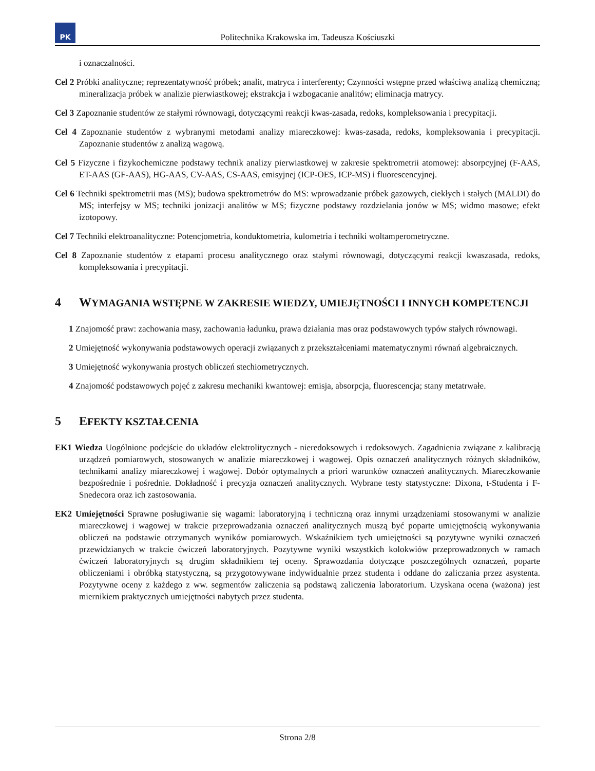PK
Politechnika Krakowska im. Tadeusza Kościuszki
i oznaczalności.
Cel 2 Próbki analityczne; reprezentatywność próbek; analit, matryca i interferenty; Czynności wstępne przed właściwą analizą chemiczną; mineralizacja próbek w analizie pierwiastkowej; ekstrakcja i wzbogacanie analitów; eliminacja matrycy.
Cel 3 Zapoznanie studentów ze stałymi równowagi, dotyczącymi reakcji kwas-zasada, redoks, kompleksowania i precypitacji.
Cel 4 Zapoznanie studentów z wybranymi metodami analizy miareczkowej: kwas-zasada, redoks, kompleksowania i precypitacji. Zapoznanie studentów z analizą wagową.
Cel 5 Fizyczne i fizykochemiczne podstawy technik analizy pierwiastkowej w zakresie spektrometrii atomowej: absorpcyjnej (F-AAS, ET-AAS (GF-AAS), HG-AAS, CV-AAS, CS-AAS, emisyjnej (ICP-OES, ICP-MS) i fluorescencyjnej.
Cel 6 Techniki spektrometrii mas (MS); budowa spektrometrów do MS: wprowadzanie próbek gazowych, ciekłych i stałych (MALDI) do MS; interfejsy w MS; techniki jonizacji analitów w MS; fizyczne podstawy rozdzielania jonów w MS; widmo masowe; efekt izotopowy.
Cel 7 Techniki elektroanalityczne: Potencjometria, konduktometria, kulometria i techniki woltamperometryczne.
Cel 8 Zapoznanie studentów z etapami procesu analitycznego oraz stałymi równowagi, dotyczącymi reakcji kwaszasada, redoks, kompleksowania i precypitacji.
4 WYMAGANIA WSTĘPNE W ZAKRESIE WIEDZY, UMIEJĘTNOŚCI I INNYCH KOMPETENCJI
1 Znajomość praw: zachowania masy, zachowania ładunku, prawa działania mas oraz podstawowych typów stałych równowagi.
2 Umiejętność wykonywania podstawowych operacji związanych z przekształceniami matematycznymi równań algebraicznych.
3 Umiejętność wykonywania prostych obliczeń stechiometrycznych.
4 Znajomość podstawowych pojęć z zakresu mechaniki kwantowej: emisja, absorpcja, fluorescencja; stany metatrwałe.
5 EFEKTY KSZTAŁCENIA
EK1 Wiedza Uogólnione podejście do układów elektrolitycznych - nieredoksowych i redoksowych. Zagadnienia związane z kalibracją urządzeń pomiarowych, stosowanych w analizie miareczkowej i wagowej. Opis oznaczeń analitycznych różnych składników, technikami analizy miareczkowej i wagowej. Dobór optymalnych a priori warunków oznaczeń analitycznych. Miareczkowanie bezpośrednie i pośrednie. Dokładność i precyzja oznaczeń analitycznych. Wybrane testy statystyczne: Dixona, t-Studenta i F-Snedecora oraz ich zastosowania.
EK2 Umiejętności Sprawne posługiwanie się wagami: laboratoryjną i techniczną oraz innymi urządzeniami stosowanymi w analizie miareczkowej i wagowej w trakcie przeprowadzania oznaczeń analitycznych muszą być poparte umiejętnością wykonywania obliczeń na podstawie otrzymanych wyników pomiarowych. Wskaźnikiem tych umiejętności są pozytywne wyniki oznaczeń przewidzianych w trakcie ćwiczeń laboratoryjnych. Pozytywne wyniki wszystkich kolokwiów przeprowadzonych w ramach ćwiczeń laboratoryjnych są drugim składnikiem tej oceny. Sprawozdania dotyczące poszczególnych oznaczeń, poparte obliczeniami i obróbką statystyczną, są przygotowywane indywidualnie przez studenta i oddane do zaliczania przez asystenta. Pozytywne oceny z każdego z ww. segmentów zaliczenia są podstawą zaliczenia laboratorium. Uzyskana ocena (ważona) jest miernikiem praktycznych umiejętności nabytych przez studenta.
Strona 2/8